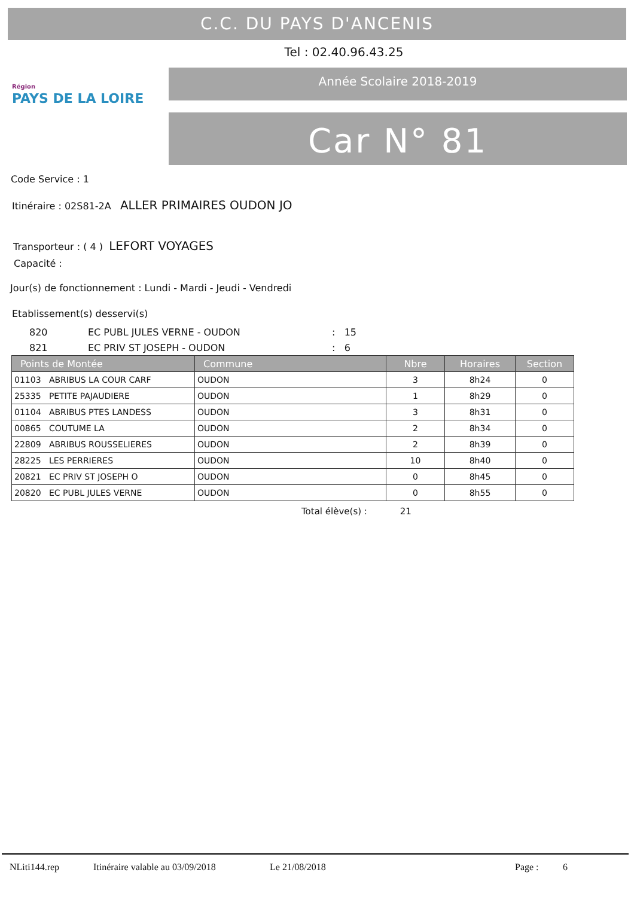C.C. DU PAYS D'ANCENIS
Tel : 02.40.96.43.25
Région
PAYS DE LA LOIRE
Année Scolaire 2018-2019
Car N° 81
Code Service : 1
Itinéraire : 02S81-2A ALLER PRIMAIRES OUDON JO
Transporteur : ( 4 ) LEFORT VOYAGES
Capacité :
Jour(s) de fonctionnement : Lundi - Mardi - Jeudi - Vendredi
Etablissement(s) desservi(s)
| 820 | EC PUBL JULES VERNE - OUDON | : 15 |
| 821 | EC PRIV ST JOSEPH - OUDON | : 6 |
| Points de Montée | Commune | Nbre | Horaires | Section |
| --- | --- | --- | --- | --- |
| 01103 ABRIBUS LA COUR CARF | OUDON | 3 | 8h24 | 0 |
| 25335 PETITE PAJAUDIERE | OUDON | 1 | 8h29 | 0 |
| 01104 ABRIBUS PTES LANDESS | OUDON | 3 | 8h31 | 0 |
| 00865 COUTUME LA | OUDON | 2 | 8h34 | 0 |
| 22809 ABRIBUS ROUSSELIERES | OUDON | 2 | 8h39 | 0 |
| 28225 LES PERRIERES | OUDON | 10 | 8h40 | 0 |
| 20821 EC PRIV ST JOSEPH O | OUDON | 0 | 8h45 | 0 |
| 20820 EC PUBL JULES VERNE | OUDON | 0 | 8h55 | 0 |
Total élève(s) : 21
NLiti144.rep Itinéraire valable au 03/09/2018 Le 21/08/2018 Page : 6